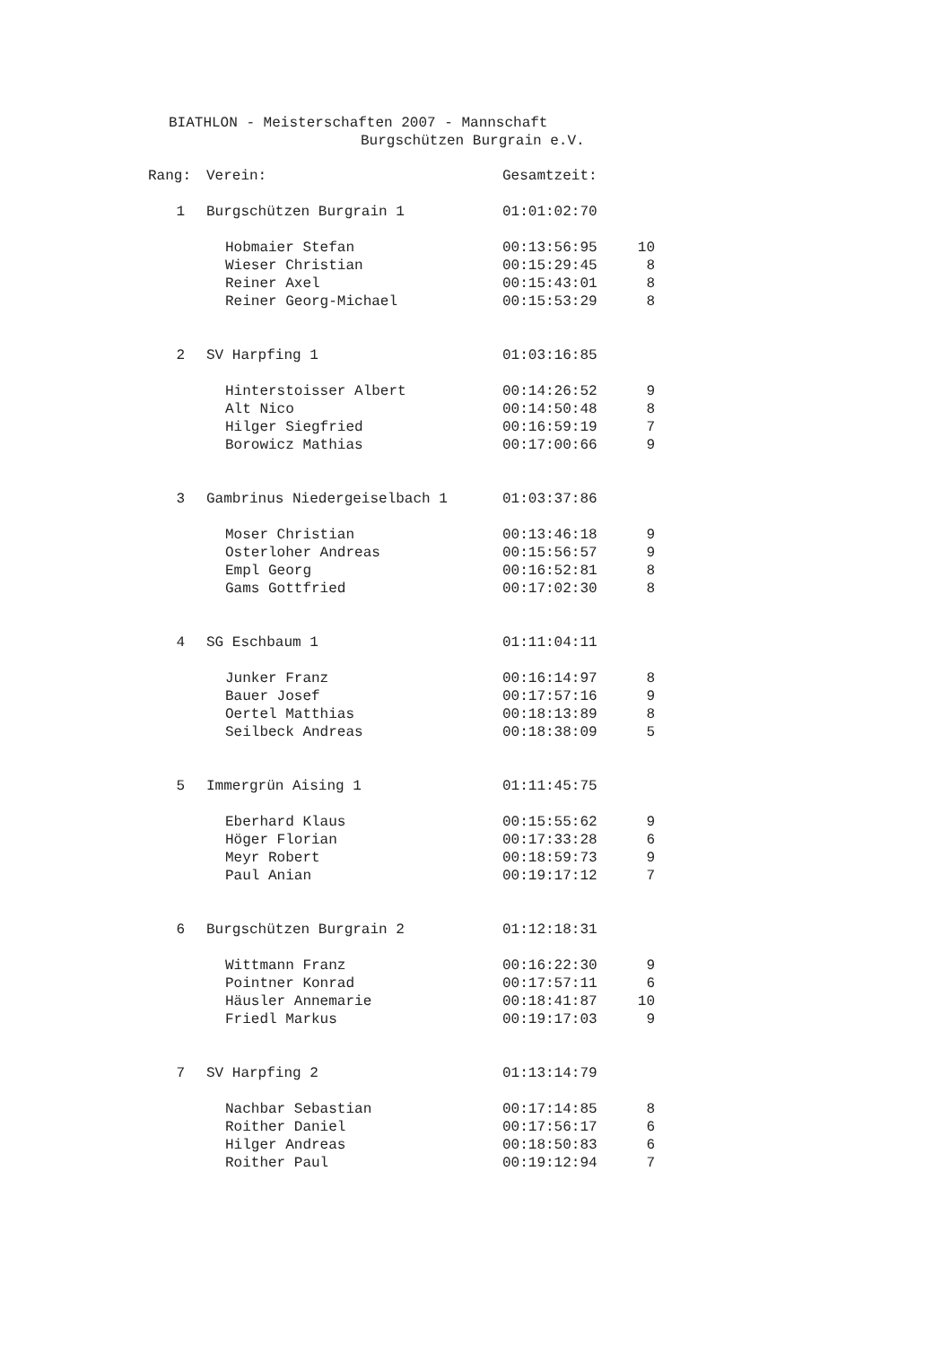BIATHLON - Meisterschaften 2007 - Mannschaft
Burgschützen Burgrain e.V.
| Rang: | Verein: | Gesamtzeit: | |
| --- | --- | --- | --- |
| 1 | Burgschützen Burgrain 1 | 01:01:02:70 | |
| | Hobmaier Stefan | 00:13:56:95 | 10 |
| | Wieser Christian | 00:15:29:45 | 8 |
| | Reiner Axel | 00:15:43:01 | 8 |
| | Reiner Georg-Michael | 00:15:53:29 | 8 |
| 2 | SV Harpfing 1 | 01:03:16:85 | |
| | Hinterstoisser Albert | 00:14:26:52 | 9 |
| | Alt Nico | 00:14:50:48 | 8 |
| | Hilger Siegfried | 00:16:59:19 | 7 |
| | Borowicz Mathias | 00:17:00:66 | 9 |
| 3 | Gambrinus Niedergeiselbach 1 | 01:03:37:86 | |
| | Moser Christian | 00:13:46:18 | 9 |
| | Osterloher Andreas | 00:15:56:57 | 9 |
| | Empl Georg | 00:16:52:81 | 8 |
| | Gams Gottfried | 00:17:02:30 | 8 |
| 4 | SG Eschbaum 1 | 01:11:04:11 | |
| | Junker Franz | 00:16:14:97 | 8 |
| | Bauer Josef | 00:17:57:16 | 9 |
| | Oertel Matthias | 00:18:13:89 | 8 |
| | Seilbeck Andreas | 00:18:38:09 | 5 |
| 5 | Immergrün Aising 1 | 01:11:45:75 | |
| | Eberhard Klaus | 00:15:55:62 | 9 |
| | Höger Florian | 00:17:33:28 | 6 |
| | Meyr Robert | 00:18:59:73 | 9 |
| | Paul Anian | 00:19:17:12 | 7 |
| 6 | Burgschützen Burgrain 2 | 01:12:18:31 | |
| | Wittmann Franz | 00:16:22:30 | 9 |
| | Pointner Konrad | 00:17:57:11 | 6 |
| | Häusler Annemarie | 00:18:41:87 | 10 |
| | Friedl Markus | 00:19:17:03 | 9 |
| 7 | SV Harpfing 2 | 01:13:14:79 | |
| | Nachbar Sebastian | 00:17:14:85 | 8 |
| | Roither Daniel | 00:17:56:17 | 6 |
| | Hilger Andreas | 00:18:50:83 | 6 |
| | Roither Paul | 00:19:12:94 | 7 |